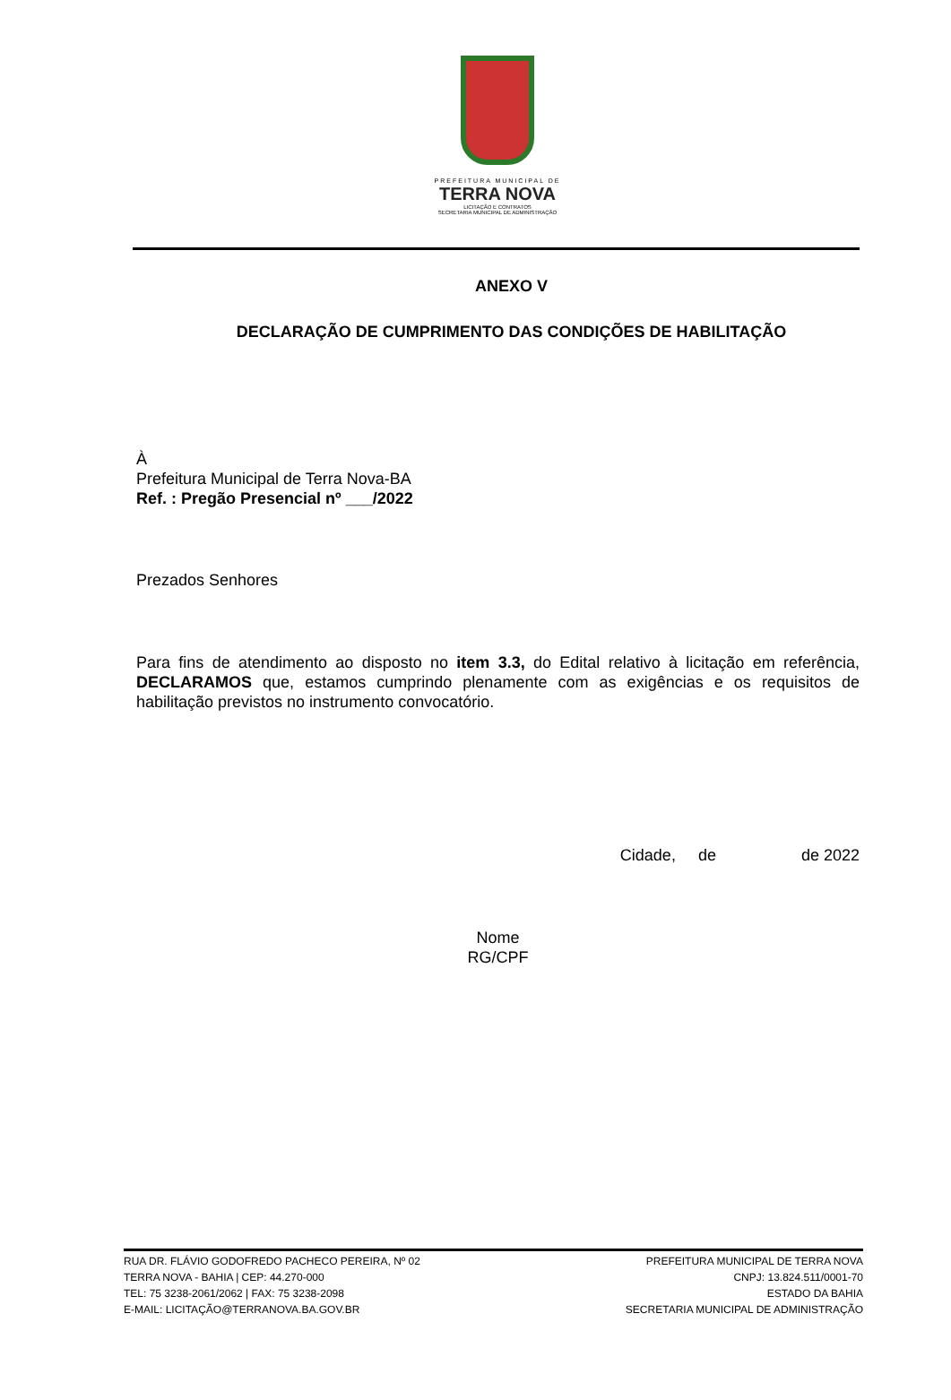PREFEITURA MUNICIPAL DE
TERRA NOVA
LICITAÇÃO E CONTRATOS
SECRETARIA MUNICIPAL DE ADMINISTRAÇÃO
ANEXO V
DECLARAÇÃO DE CUMPRIMENTO DAS CONDIÇÕES DE HABILITAÇÃO
À
Prefeitura Municipal de Terra Nova-BA
Ref. : Pregão Presencial nº ___/2022
Prezados Senhores
Para fins de atendimento ao disposto no item 3.3, do Edital relativo à licitação em referência, DECLARAMOS que, estamos cumprindo plenamente com as exigências e os requisitos de habilitação previstos no instrumento convocatório.
Cidade, de de 2022
Nome
RG/CPF
RUA DR. FLÁVIO GODOFREDO PACHECO PEREIRA, Nº 02
TERRA NOVA - BAHIA | CEP: 44.270-000
TEL: 75 3238-2061/2062 | FAX: 75 3238-2098
E-MAIL: LICITAÇÃO@TERRANOVA.BA.GOV.BR
PREFEITURA MUNICIPAL DE TERRA NOVA
CNPJ: 13.824.511/0001-70
ESTADO DA BAHIA
SECRETARIA MUNICIPAL DE ADMINISTRAÇÃO